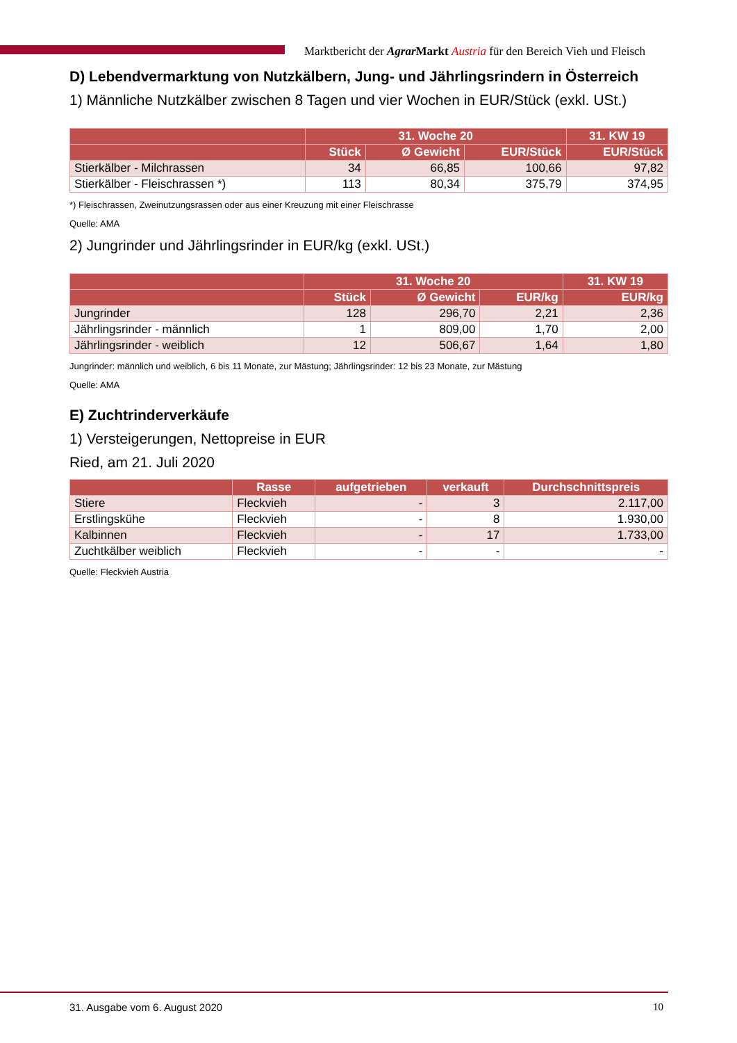Marktbericht der Agrar Markt Austria für den Bereich Vieh und Fleisch
D) Lebendvermarktung von Nutzkälbern, Jung- und Jährlingsrindern in Österreich
1) Männliche Nutzkälber zwischen 8 Tagen und vier Wochen in EUR/Stück (exkl. USt.)
| | 31. Woche 20 | | | 31. KW 19 |
| --- | --- | --- | --- | --- |
| | Stück | Ø Gewicht | EUR/Stück | EUR/Stück |
| Stierkälber - Milchrassen | 34 | 66,85 | 100,66 | 97,82 |
| Stierkälber - Fleischrassen *) | 113 | 80,34 | 375,79 | 374,95 |
*) Fleischrassen, Zweinutzungsrassen oder aus einer Kreuzung mit einer Fleischrasse
Quelle: AMA
2) Jungrinder und Jährlingsrinder in EUR/kg (exkl. USt.)
| | 31. Woche 20 | | | 31. KW 19 |
| --- | --- | --- | --- | --- |
| | Stück | Ø Gewicht | EUR/kg | EUR/kg |
| Jungrinder | 128 | 296,70 | 2,21 | 2,36 |
| Jährlingsrinder - männlich | 1 | 809,00 | 1,70 | 2,00 |
| Jährlingsrinder - weiblich | 12 | 506,67 | 1,64 | 1,80 |
Jungrinder: männlich und weiblich, 6 bis 11 Monate, zur Mästung; Jährlingsrinder: 12 bis 23 Monate, zur Mästung
Quelle: AMA
E) Zuchtrinderverkäufe
1) Versteigerungen, Nettopreise in EUR
Ried, am 21. Juli 2020
| | Rasse | aufgetrieben | verkauft | Durchschnittspreis |
| --- | --- | --- | --- | --- |
| Stiere | Fleckvieh | - | 3 | 2.117,00 |
| Erstlingskühe | Fleckvieh | - | 8 | 1.930,00 |
| Kalbinnen | Fleckvieh | - | 17 | 1.733,00 |
| Zuchtkälber weiblich | Fleckvieh | - | - | - |
Quelle: Fleckvieh Austria
31. Ausgabe vom 6. August 2020 10